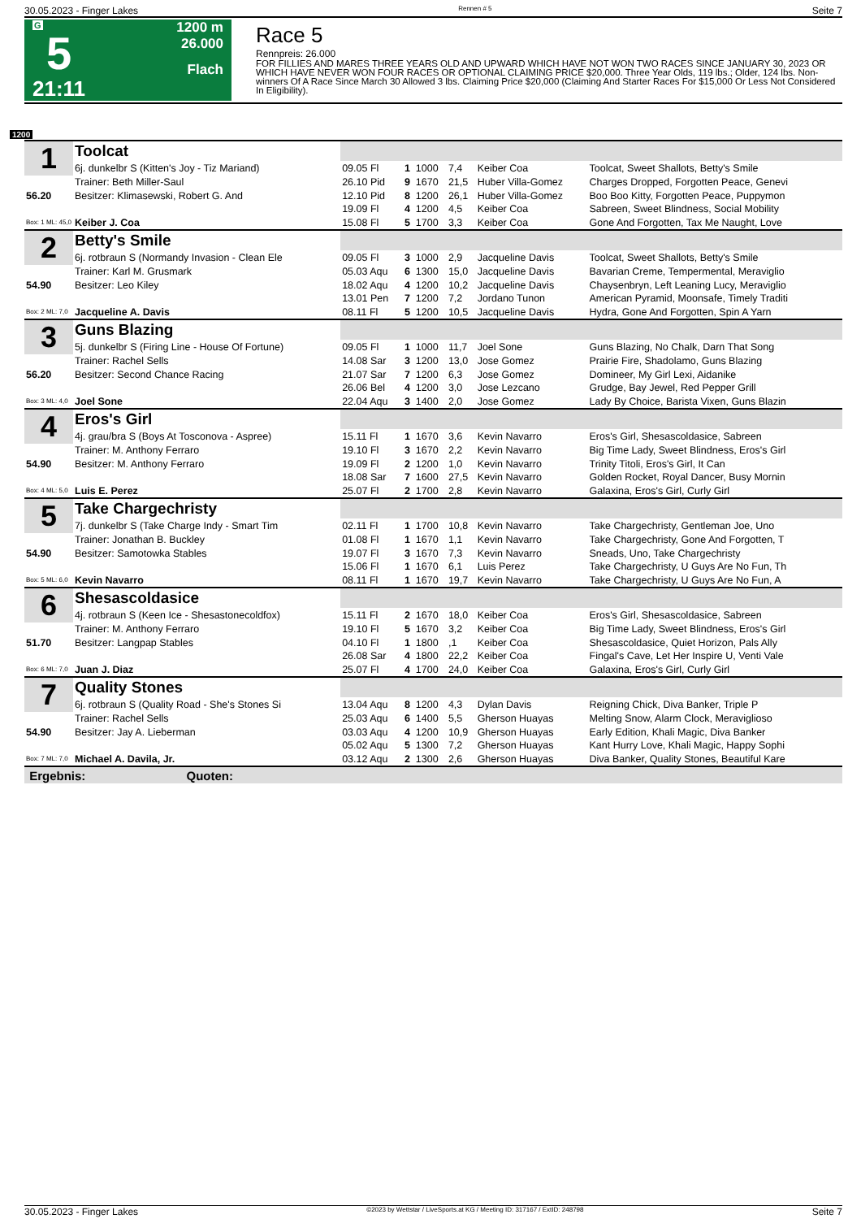30.05.2023 - Finger Lakes Rennen # 5 Seite 7
G
5
21:11
1200 m
26.000
Flach
Race 5
Rennpreis: 26.000
FOR FILLIES AND MARES THREE YEARS OLD AND UPWARD WHICH HAVE NOT WON TWO RACES SINCE JANUARY 30, 2023 OR WHICH HAVE NEVER WON FOUR RACES OR OPTIONAL CLAIMING PRICE $20,000. Three Year Olds, 119 lbs.; Older, 124 lbs. Non-winners Of A Race Since March 30 Allowed 3 lbs. Claiming Price $20,000 (Claiming And Starter Races For $15,000 Or Less Not Considered In Eligibility).
1200
| 1 | Toolcat | | | | | | |
| | 6j. dunkelbr S (Kitten's Joy - Tiz Mariand) | 09.05 Fl | 1 | 1000 | 7,4 | Keiber Coa | Toolcat, Sweet Shallots, Betty's Smile |
| | Trainer: Beth Miller-Saul | 26.10 Pid | 9 | 1670 | 21,5 | Huber Villa-Gomez | Charges Dropped, Forgotten Peace, Genevi |
| 56.20 | Besitzer: Klimasewski, Robert G. And | 12.10 Pid | 8 | 1200 | 26,1 | Huber Villa-Gomez | Boo Boo Kitty, Forgotten Peace, Puppymon |
| | | 19.09 Fl | 4 | 1200 | 4,5 | Keiber Coa | Sabreen, Sweet Blindness, Social Mobility |
| Box: 1 ML: 45,0 | Keiber J. Coa | 15.08 Fl | 5 | 1700 | 3,3 | Keiber Coa | Gone And Forgotten, Tax Me Naught, Love |
| 2 | Betty's Smile | | | | | | |
| | 6j. rotbraun S (Normandy Invasion - Clean Ele | 09.05 Fl | 3 | 1000 | 2,9 | Jacqueline Davis | Toolcat, Sweet Shallots, Betty's Smile |
| | Trainer: Karl M. Grusmark | 05.03 Aqu | 6 | 1300 | 15,0 | Jacqueline Davis | Bavarian Creme, Tempermental, Meraviglio |
| 54.90 | Besitzer: Leo Kiley | 18.02 Aqu | 4 | 1200 | 10,2 | Jacqueline Davis | Chaysenbryn, Left Leaning Lucy, Meraviglio |
| | | 13.01 Pen | 7 | 1200 | 7,2 | Jordano Tunon | American Pyramid, Moonsafe, Timely Traditi |
| Box: 2 ML: 7,0 | Jacqueline A. Davis | 08.11 Fl | 5 | 1200 | 10,5 | Jacqueline Davis | Hydra, Gone And Forgotten, Spin A Yarn |
| 3 | Guns Blazing | | | | | | |
| | 5j. dunkelbr S (Firing Line - House Of Fortune) | 09.05 Fl | 1 | 1000 | 11,7 | Joel Sone | Guns Blazing, No Chalk, Darn That Song |
| | Trainer: Rachel Sells | 14.08 Sar | 3 | 1200 | 13,0 | Jose Gomez | Prairie Fire, Shadolamo, Guns Blazing |
| 56.20 | Besitzer: Second Chance Racing | 21.07 Sar | 7 | 1200 | 6,3 | Jose Gomez | Domineer, My Girl Lexi, Aidanike |
| | | 26.06 Bel | 4 | 1200 | 3,0 | Jose Lezcano | Grudge, Bay Jewel, Red Pepper Grill |
| Box: 3 ML: 4,0 | Joel Sone | 22.04 Aqu | 3 | 1400 | 2,0 | Jose Gomez | Lady By Choice, Barista Vixen, Guns Blazin |
| 4 | Eros's Girl | | | | | | |
| | 4j. grau/bra S (Boys At Tosconova - Aspree) | 15.11 Fl | 1 | 1670 | 3,6 | Kevin Navarro | Eros's Girl, Shesascoldasice, Sabreen |
| | Trainer: M. Anthony Ferraro | 19.10 Fl | 3 | 1670 | 2,2 | Kevin Navarro | Big Time Lady, Sweet Blindness, Eros's Girl |
| 54.90 | Besitzer: M. Anthony Ferraro | 19.09 Fl | 2 | 1200 | 1,0 | Kevin Navarro | Trinity Titoli, Eros's Girl, It Can |
| | | 18.08 Sar | 7 | 1600 | 27,5 | Kevin Navarro | Golden Rocket, Royal Dancer, Busy Mornin |
| Box: 4 ML: 5,0 | Luis E. Perez | 25.07 Fl | 2 | 1700 | 2,8 | Kevin Navarro | Galaxina, Eros's Girl, Curly Girl |
| 5 | Take Chargechristy | | | | | | |
| | 7j. dunkelbr S (Take Charge Indy - Smart Tim | 02.11 Fl | 1 | 1700 | 10,8 | Kevin Navarro | Take Chargechristy, Gentleman Joe, Uno |
| | Trainer: Jonathan B. Buckley | 01.08 Fl | 1 | 1670 | 1,1 | Kevin Navarro | Take Chargechristy, Gone And Forgotten, T |
| 54.90 | Besitzer: Samotowka Stables | 19.07 Fl | 3 | 1670 | 7,3 | Kevin Navarro | Sneads, Uno, Take Chargechristy |
| | | 15.06 Fl | 1 | 1670 | 6,1 | Luis Perez | Take Chargechristy, U Guys Are No Fun, Th |
| Box: 5 ML: 6,0 | Kevin Navarro | 08.11 Fl | 1 | 1670 | 19,7 | Kevin Navarro | Take Chargechristy, U Guys Are No Fun, A |
| 6 | Shesascoldasice | | | | | | |
| | 4j. rotbraun S (Keen Ice - Shesastonecoldfox) | 15.11 Fl | 2 | 1670 | 18,0 | Keiber Coa | Eros's Girl, Shesascoldasice, Sabreen |
| | Trainer: M. Anthony Ferraro | 19.10 Fl | 5 | 1670 | 3,2 | Keiber Coa | Big Time Lady, Sweet Blindness, Eros's Girl |
| 51.70 | Besitzer: Langpap Stables | 04.10 Fl | 1 | 1800 | ,1 | Keiber Coa | Shesascoldasice, Quiet Horizon, Pals Ally |
| | | 26.08 Sar | 4 | 1800 | 22,2 | Keiber Coa | Fingal's Cave, Let Her Inspire U, Venti Vale |
| Box: 6 ML: 7,0 | Juan J. Diaz | 25.07 Fl | 4 | 1700 | 24,0 | Keiber Coa | Galaxina, Eros's Girl, Curly Girl |
| 7 | Quality Stones | | | | | | |
| | 6j. rotbraun S (Quality Road - She's Stones Si | 13.04 Aqu | 8 | 1200 | 4,3 | Dylan Davis | Reigning Chick, Diva Banker, Triple P |
| | Trainer: Rachel Sells | 25.03 Aqu | 6 | 1400 | 5,5 | Gherson Huayas | Melting Snow, Alarm Clock, Meraviglioso |
| 54.90 | Besitzer: Jay A. Lieberman | 03.03 Aqu | 4 | 1200 | 10,9 | Gherson Huayas | Early Edition, Khali Magic, Diva Banker |
| | | 05.02 Aqu | 5 | 1300 | 7,2 | Gherson Huayas | Kant Hurry Love, Khali Magic, Happy Sophi |
| Box: 7 ML: 7,0 | Michael A. Davila, Jr. | 03.12 Aqu | 2 | 1300 | 2,6 | Gherson Huayas | Diva Banker, Quality Stones, Beautiful Kare |
| Ergebnis: Quoten: | | | | | | | |
30.05.2023 - Finger Lakes ©2023 by Wettstar / LiveSports.at KG / Meeting ID: 317167 / ExtID: 248798 Seite 7